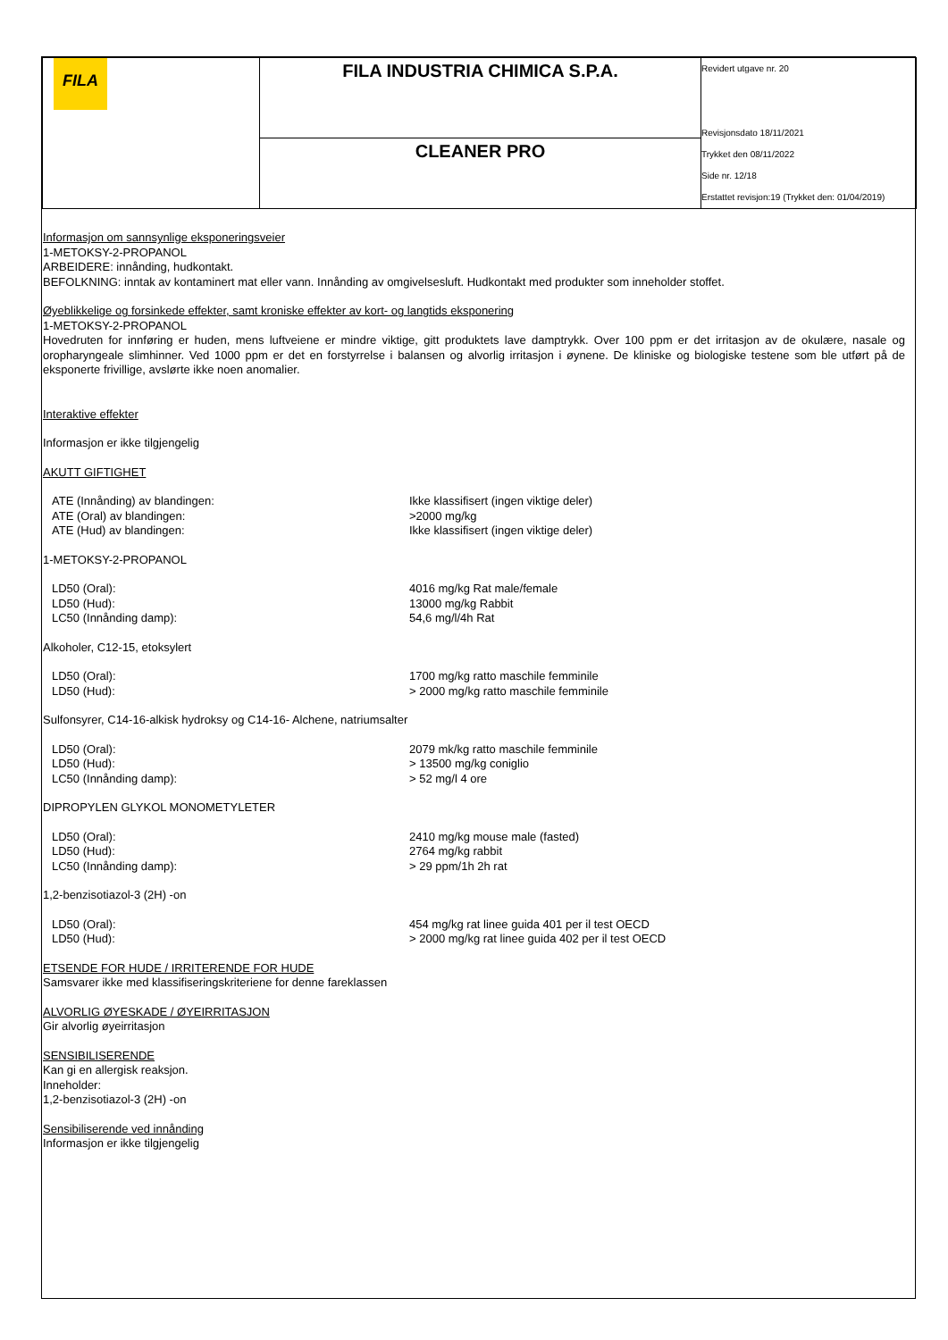| FILA | FILA INDUSTRIA CHIMICA S.P.A. | Revidert utgave nr. 20 Revisjonsdato 18/11/2021 Trykket den 08/11/2022 Side nr. 12/18 Erstattet revisjon:19 (Trykket den: 01/04/2019) |
| | CLEANER PRO | |
Informasjon om sannsynlige eksponeringsveier
1-METOKSY-2-PROPANOL
ARBEIDERE: innånding, hudkontakt.
BEFOLKNING: inntak av kontaminert mat eller vann. Innånding av omgivelsesluft. Hudkontakt med produkter som inneholder stoffet.
Øyeblikkelige og forsinkede effekter, samt kroniske effekter av kort- og langtids eksponering
1-METOKSY-2-PROPANOL
Hovedruten for innføring er huden, mens luftveiene er mindre viktige, gitt produktets lave damptrykk. Over 100 ppm er det irritasjon av de okulære, nasale og oropharyngeale slimhinner. Ved 1000 ppm er det en forstyrrelse i balansen og alvorlig irritasjon i øynene. De kliniske og biologiske testene som ble utført på de eksponerte frivillige, avslørte ikke noen anomalier.
Interaktive effekter
Informasjon er ikke tilgjengelig
AKUTT GIFTIGHET
| ATE (Innånding) av blandingen: | Ikke klassifisert (ingen viktige deler) |
| ATE (Oral) av blandingen: | >2000 mg/kg |
| ATE (Hud) av blandingen: | Ikke klassifisert (ingen viktige deler) |
1-METOKSY-2-PROPANOL
| LD50 (Oral): | 4016 mg/kg Rat male/female |
| LD50 (Hud): | 13000 mg/kg Rabbit |
| LC50 (Innånding damp): | 54,6 mg/l/4h Rat |
Alkoholer, C12-15, etoksylert
| LD50 (Oral): | 1700 mg/kg ratto maschile femminile |
| LD50 (Hud): | > 2000 mg/kg ratto maschile femminile |
Sulfonsyrer, C14-16-alkisk hydroksy og C14-16- Alchene, natriumsalter
| LD50 (Oral): | 2079 mk/kg ratto maschile femminile |
| LD50 (Hud): | > 13500 mg/kg coniglio |
| LC50 (Innånding damp): | > 52 mg/l 4 ore |
DIPROPYLEN GLYKOL MONOMETYLETER
| LD50 (Oral): | 2410 mg/kg mouse male (fasted) |
| LD50 (Hud): | 2764 mg/kg rabbit |
| LC50 (Innånding damp): | > 29 ppm/1h 2h rat |
1,2-benzisotiazol-3 (2H) -on
| LD50 (Oral): | 454 mg/kg rat linee guida 401 per il test OECD |
| LD50 (Hud): | > 2000 mg/kg rat linee guida 402 per il test OECD |
ETSENDE FOR HUDE / IRRITERENDE FOR HUDE
Samsvarer ikke med klassifiseringskriteriene for denne fareklassen
ALVORLIG ØYESKADE / ØYEIRRITASJON
Gir alvorlig øyeirritasjon
SENSIBILISERENDE
Kan gi en allergisk reaksjon.
Inneholder:
1,2-benzisotiazol-3 (2H) -on
Sensibiliserende ved innånding
Informasjon er ikke tilgjengelig